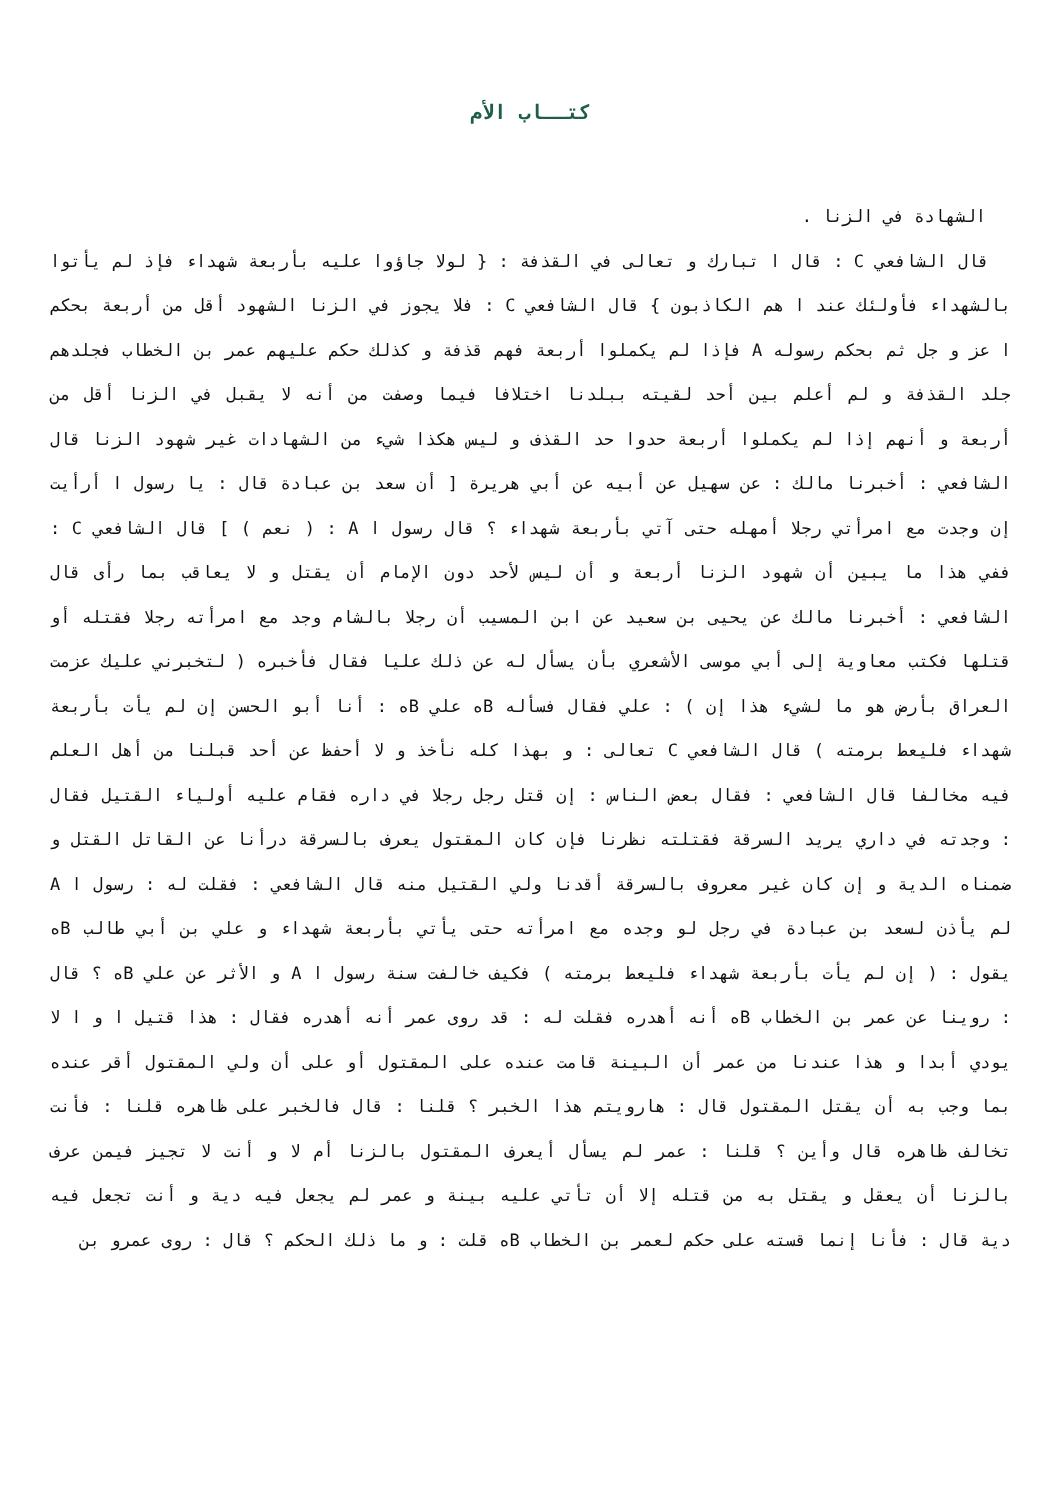كتــاب الأم
الشهادة في الزنا .
قال الشافعي C : قال ا تبارك و تعالى في القذفة : { لولا جاؤوا عليه بأربعة شهداء فإذ لم يأتوا بالشهداء فأولئك عند ا هم الكاذبون } قال الشافعي C : فلا يجوز في الزنا الشهود أقل من أربعة بحكم ا عز و جل ثم بحكم رسوله A فإذا لم يكملوا أربعة فهم قذفة و كذلك حكم عليهم عمر بن الخطاب فجلدهم جلد القذفة و لم أعلم بين أحد لقيته ببلدنا اختلافا فيما وصفت من أنه لا يقبل في الزنا أقل من أربعة و أنهم إذا لم يكملوا أربعة حدوا حد القذف و ليس هكذا شيء من الشهادات غير شهود الزنا قال الشافعي : أخبرنا مالك : عن سهيل عن أبيه عن أبي هريرة [ أن سعد بن عبادة قال : يا رسول ا أرأيت إن وجدت مع امرأتي رجلا أمهله حتى آتي بأربعة شهداء ؟ قال رسول ا A : ( نعم ) ] قال الشافعي C : ففي هذا ما يبين أن شهود الزنا أربعة و أن ليس لأحد دون الإمام أن يقتل و لا يعاقب بما رأى قال الشافعي : أخبرنا مالك عن يحيى بن سعيد عن ابن المسيب أن رجلا بالشام وجد مع امرأته رجلا فقتله أو قتلها فكتب معاوية إلى أبي موسى الأشعري بأن يسأل له عن ذلك عليا فقال فأخبره ( لتخبرني عليك عزمت العراق بأرض هو ما لشيء هذا إن ) : علي فقال فسأله Bه علي Bه : أنا أبو الحسن إن لم يأت بأربعة شهداء فليعط برمته ) قال الشافعي C تعالى : و بهذا كله نأخذ و لا أحفظ عن أحد قبلنا من أهل العلم فيه مخالفا قال الشافعي : فقال بعض الناس : إن قتل رجل رجلا في داره فقام عليه أولياء القتيل فقال : وجدته في داري يريد السرقة فقتلته نظرنا فإن كان المقتول يعرف بالسرقة درأنا عن القاتل القتل و ضمناه الدية و إن كان غير معروف بالسرقة أقدنا ولي القتيل منه قال الشافعي : فقلت له : رسول ا A لم يأذن لسعد بن عبادة في رجل لو وجده مع امرأته حتى يأتي بأربعة شهداء و علي بن أبي طالب Bه يقول : ( إن لم يأت بأربعة شهداء فليعط برمته ) فكيف خالفت سنة رسول ا A و الأثر عن علي Bه ؟ قال : روينا عن عمر بن الخطاب Bه أنه أهدره فقلت له : قد روى عمر أنه أهدره فقال : هذا قتيل ا و ا لا يودي أبدا و هذا عندنا من عمر أن البينة قامت عنده على المقتول أو على أن ولي المقتول أقر عنده بما وجب به أن يقتل المقتول قال : هارويتم هذا الخبر ؟ قلنا : قال فالخبر على ظاهره قلنا : فأنت تخالف ظاهره قال وأين ؟ قلنا : عمر لم يسأل أيعرف المقتول بالزنا أم لا و أنت لا تجيز فيمن عرف بالزنا أن يعقل و يقتل به من قتله إلا أن تأتي عليه بينة و عمر لم يجعل فيه دية و أنت تجعل فيه دية قال : فأنا إنما قسته على حكم لعمر بن الخطاب Bه قلت : و ما ذلك الحكم ؟ قال : روى عمرو بن